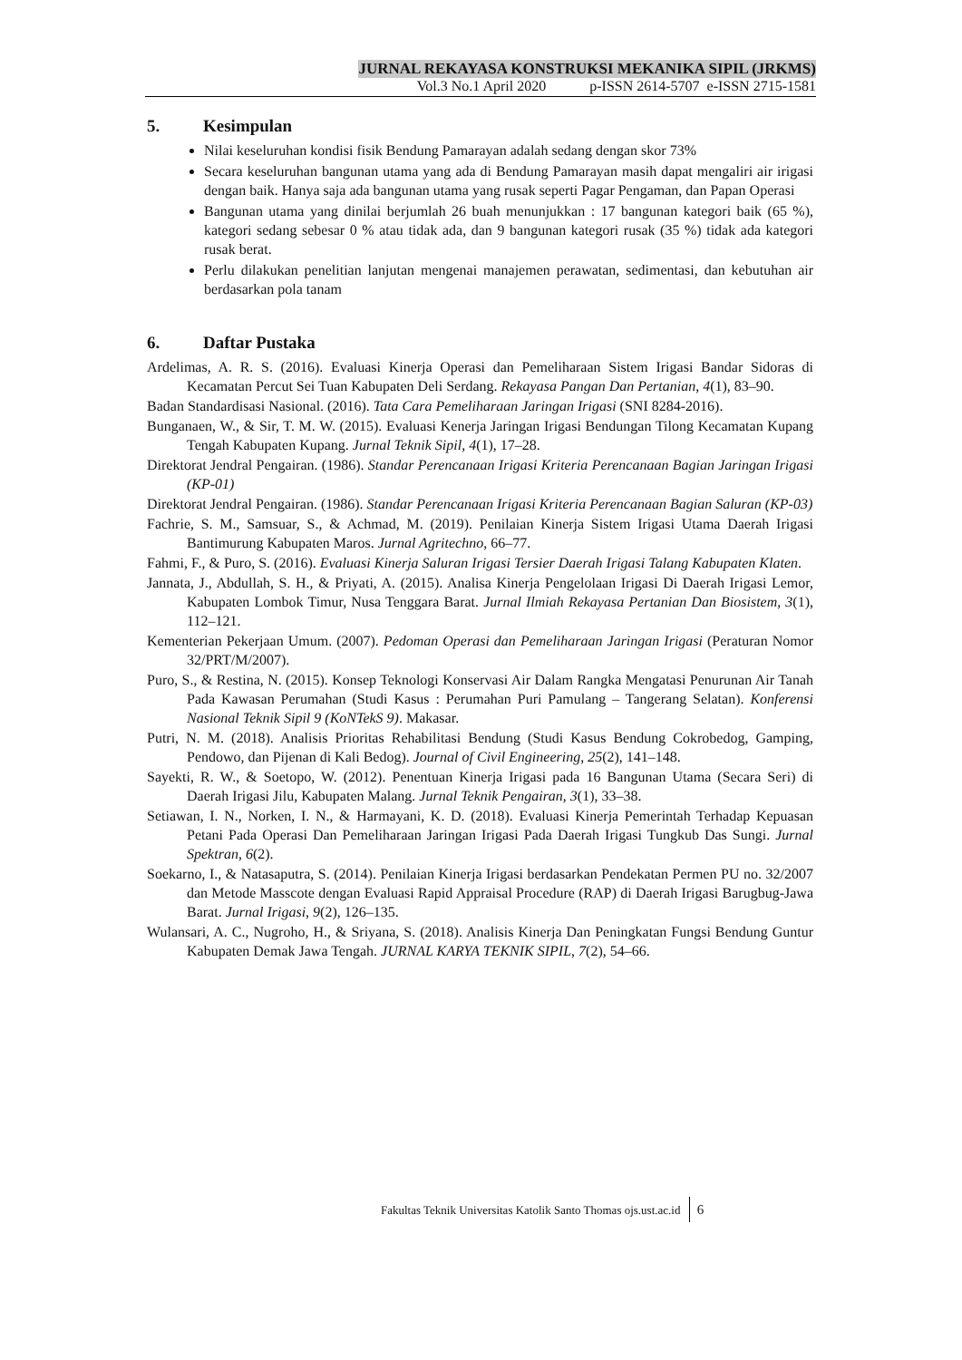JURNAL REKAYASA KONSTRUKSI MEKANIKA SIPIL (JRKMS)
Vol.3 No.1 April 2020 p-ISSN 2614-5707 e-ISSN 2715-1581
5. Kesimpulan
Nilai keseluruhan kondisi fisik Bendung Pamarayan adalah sedang dengan skor 73%
Secara keseluruhan bangunan utama yang ada di Bendung Pamarayan masih dapat mengaliri air irigasi dengan baik. Hanya saja ada bangunan utama yang rusak seperti Pagar Pengaman, dan Papan Operasi
Bangunan utama yang dinilai berjumlah 26 buah menunjukkan : 17 bangunan kategori baik (65 %), kategori sedang sebesar 0 % atau tidak ada, dan 9 bangunan kategori rusak (35 %) tidak ada kategori rusak berat.
Perlu dilakukan penelitian lanjutan mengenai manajemen perawatan, sedimentasi, dan kebutuhan air berdasarkan pola tanam
6. Daftar Pustaka
Ardelimas, A. R. S. (2016). Evaluasi Kinerja Operasi dan Pemeliharaan Sistem Irigasi Bandar Sidoras di Kecamatan Percut Sei Tuan Kabupaten Deli Serdang. Rekayasa Pangan Dan Pertanian, 4(1), 83–90.
Badan Standardisasi Nasional. (2016). Tata Cara Pemeliharaan Jaringan Irigasi (SNI 8284-2016).
Bunganaen, W., & Sir, T. M. W. (2015). Evaluasi Kenerja Jaringan Irigasi Bendungan Tilong Kecamatan Kupang Tengah Kabupaten Kupang. Jurnal Teknik Sipil, 4(1), 17–28.
Direktorat Jendral Pengairan. (1986). Standar Perencanaan Irigasi Kriteria Perencanaan Bagian Jaringan Irigasi (KP-01)
Direktorat Jendral Pengairan. (1986). Standar Perencanaan Irigasi Kriteria Perencanaan Bagian Saluran (KP-03)
Fachrie, S. M., Samsuar, S., & Achmad, M. (2019). Penilaian Kinerja Sistem Irigasi Utama Daerah Irigasi Bantimurung Kabupaten Maros. Jurnal Agritechno, 66–77.
Fahmi, F., & Puro, S. (2016). Evaluasi Kinerja Saluran Irigasi Tersier Daerah Irigasi Talang Kabupaten Klaten.
Jannata, J., Abdullah, S. H., & Priyati, A. (2015). Analisa Kinerja Pengelolaan Irigasi Di Daerah Irigasi Lemor, Kabupaten Lombok Timur, Nusa Tenggara Barat. Jurnal Ilmiah Rekayasa Pertanian Dan Biosistem, 3(1), 112–121.
Kementerian Pekerjaan Umum. (2007). Pedoman Operasi dan Pemeliharaan Jaringan Irigasi (Peraturan Nomor 32/PRT/M/2007).
Puro, S., & Restina, N. (2015). Konsep Teknologi Konservasi Air Dalam Rangka Mengatasi Penurunan Air Tanah Pada Kawasan Perumahan (Studi Kasus : Perumahan Puri Pamulang – Tangerang Selatan). Konferensi Nasional Teknik Sipil 9 (KoNTekS 9). Makasar.
Putri, N. M. (2018). Analisis Prioritas Rehabilitasi Bendung (Studi Kasus Bendung Cokrobedog, Gamping, Pendowo, dan Pijenan di Kali Bedog). Journal of Civil Engineering, 25(2), 141–148.
Sayekti, R. W., & Soetopo, W. (2012). Penentuan Kinerja Irigasi pada 16 Bangunan Utama (Secara Seri) di Daerah Irigasi Jilu, Kabupaten Malang. Jurnal Teknik Pengairan, 3(1), 33–38.
Setiawan, I. N., Norken, I. N., & Harmayani, K. D. (2018). Evaluasi Kinerja Pemerintah Terhadap Kepuasan Petani Pada Operasi Dan Pemeliharaan Jaringan Irigasi Pada Daerah Irigasi Tungkub Das Sungi. Jurnal Spektran, 6(2).
Soekarno, I., & Natasaputra, S. (2014). Penilaian Kinerja Irigasi berdasarkan Pendekatan Permen PU no. 32/2007 dan Metode Masscote dengan Evaluasi Rapid Appraisal Procedure (RAP) di Daerah Irigasi Barugbug-Jawa Barat. Jurnal Irigasi, 9(2), 126–135.
Wulansari, A. C., Nugroho, H., & Sriyana, S. (2018). Analisis Kinerja Dan Peningkatan Fungsi Bendung Guntur Kabupaten Demak Jawa Tengah. JURNAL KARYA TEKNIK SIPIL, 7(2), 54–66.
Fakultas Teknik Universitas Katolik Santo Thomas ojs.ust.ac.id 6